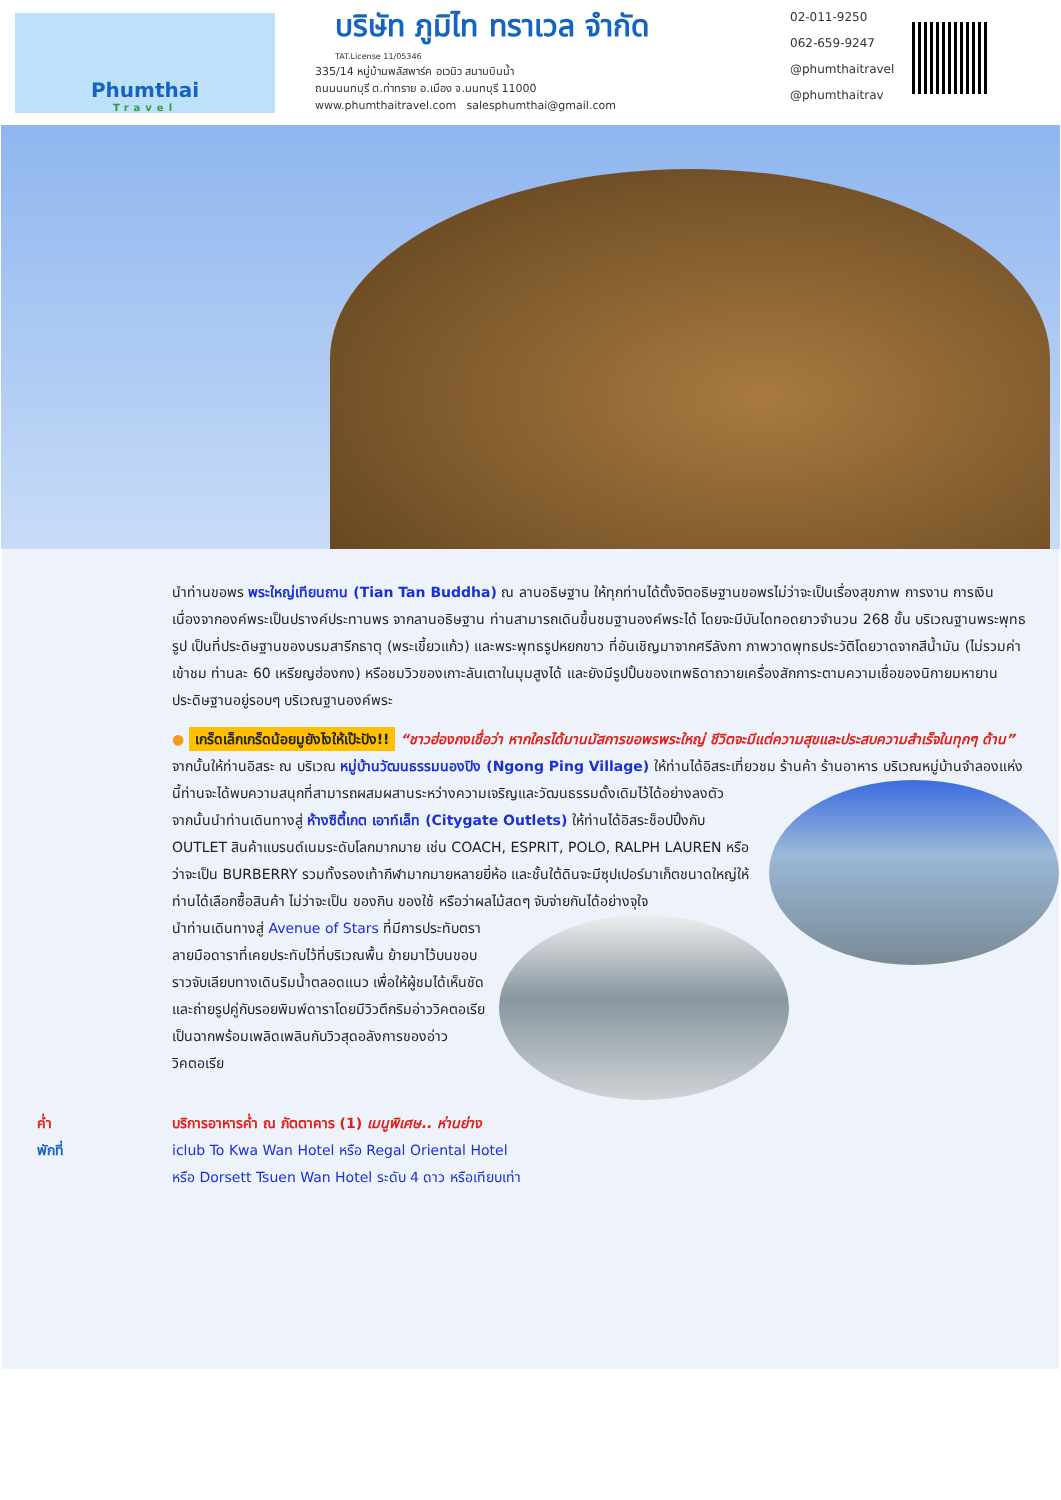Phumthai
Travel
บริษัท ภูมิไท ทราเวล จำกัด
TAT.License 11/05346
335/14 หมู่บ้านพลัสพาร์ค อเวนิว สนามบินน้ำ
ถนนนนทบุรี ต.ท่าทราย อ.เมือง จ.นนทบุรี 11000
www.phumthaitravel.com salesphumthai@gmail.com
02-011-9250
062-659-9247
@phumthaitravel
@phumthaitrav
นำท่านขอพร พระใหญ่เทียนถาน (Tian Tan Buddha) ณ ลานอธิษฐาน ให้ทุกท่านได้ตั้งจิตอธิษฐานขอพรไม่ว่าจะเป็นเรื่องสุขภาพ การงาน การเงิน เนื่องจากองค์พระเป็นปรางค์ประทานพร จากลานอธิษฐาน ท่านสามารถเดินขึ้นชมฐานองค์พระได้ โดยจะมีบันไดทอดยาวจำนวน 268 ขั้น บริเวณฐานพระพุทธรูป เป็นที่ประดิษฐานของบรมสารีกธาตุ (พระเขี้ยวแก้ว) และพระพุทธรูปหยกขาว ที่อันเชิญมาจากศรีลังกา ภาพวาดพุทธประวัติโดยวาดจากสีน้ำมัน (ไม่รวมค่าเข้าชม ท่านละ 60 เหรียญฮ่องกง) หรือชมวิวของเกาะลันเตาในมุมสูงได้ และยังมีรูปปั้นของเทพธิดาถวายเครื่องสักการะตามความเชื่อของนิกายมหายานประดิษฐานอยู่รอบๆ บริเวณฐานองค์พระ
● เกร็ดเล็กเกร็ดน้อยมูยังไงให้เป๊ะปัง!! “ชาวฮ่องกงเชื่อว่า หากใครได้มานมัสการขอพรพระใหญ่ ชีวิตจะมีแต่ความสุขและประสบความสำเร็จในทุกๆ ด้าน”
จากนั้นให้ท่านอิสระ ณ บริเวณ หมู่บ้านวัฒนธรรมนองปิง (Ngong Ping Village) ให้ท่านได้อิสระเที่ยวชม ร้านค้า ร้านอาหาร
บริเวณหมู่บ้านจำลองแห่งนี้ท่านจะได้พบความสนุกที่สามารถผสมผสานระหว่างความเจริญและวัฒนธรรมดั้งเดิมไว้ได้อย่างลงตัว
จากนั้นนำท่านเดินทางสู่ ห้างซิตี้เกต เอาท์เล็ท (Citygate Outlets) ให้ท่านได้อิสระช็อปปิ้งกับ OUTLET สินค้าแบรนด์เนมระดับโลกมากมาย เช่น COACH, ESPRIT, POLO, RALPH LAUREN หรือว่าจะเป็น BURBERRY รวมทั้งรองเท้ากีฬามากมายหลายยี่ห้อ และชั้นใต้ดินจะมีซุปเปอร์มาเก็ตขนาดใหญ่ให้ท่านได้เลือกซื้อสินค้า ไม่ว่าจะเป็น ของกิน ของใช้ หรือว่าผลไม้สดๆ จับจ่ายกันได้อย่างจุใจ
นำท่านเดินทางสู่ Avenue of Stars ที่มีการประทับตราลายมือดาราที่เคยประทับไว้ที่บริเวณพื้น ย้ายมาไว้บนขอบราวจับเลียบทางเดินริมน้ำตลอดแนว เพื่อให้ผู้ชมได้เห็นชัด และถ่ายรูปคู่กับรอยพิมพ์ดาราโดยมีวิวตึกริมอ่าววิคตอเรียเป็นฉากพร้อมเพลิดเพลินกับวิวสุดอลังการของอ่าววิคตอเรีย
ค่ำ บริการอาหารค่ำ ณ ภัตตาคาร (1) เมนูพิเศษ.. ห่านย่าง
พักที่ iclub To Kwa Wan Hotel หรือ Regal Oriental Hotel
หรือ Dorsett Tsuen Wan Hotel ระดับ 4 ดาว หรือเทียบเท่า